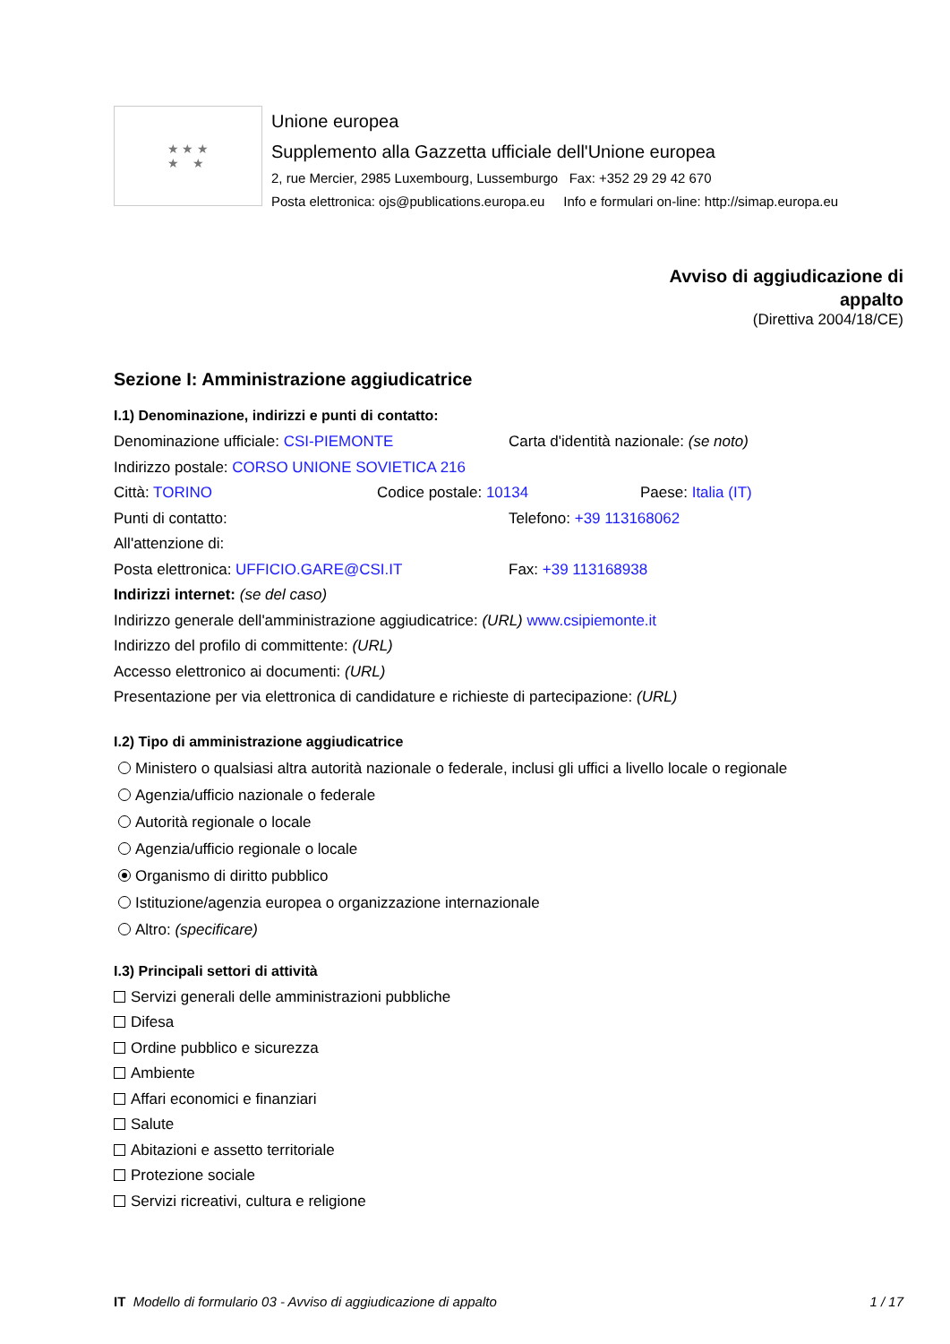★ ★ ★
★ ★
Unione europea
Supplemento alla Gazzetta ufficiale dell'Unione europea
2, rue Mercier, 2985 Luxembourg, Lussemburgo Fax: +352 29 29 42 670
Posta elettronica: ojs@publications.europa.eu Info e formulari on-line: http://simap.europa.eu
Avviso di aggiudicazione di
appalto
(Direttiva 2004/18/CE)
Sezione I: Amministrazione aggiudicatrice
I.1) Denominazione, indirizzi e punti di contatto:
Denominazione ufficiale: CSI-PIEMONTE Carta d'identità nazionale: (se noto)
Indirizzo postale: CORSO UNIONE SOVIETICA 216
Città: TORINO Codice postale: 10134 Paese: Italia (IT)
Punti di contatto: Telefono: +39 113168062
All'attenzione di:
Posta elettronica: UFFICIO.GARE@CSI.IT Fax: +39 113168938
Indirizzi internet: (se del caso)
Indirizzo generale dell'amministrazione aggiudicatrice: (URL) www.csipiemonte.it
Indirizzo del profilo di committente: (URL)
Accesso elettronico ai documenti: (URL)
Presentazione per via elettronica di candidature e richieste di partecipazione: (URL)
I.2) Tipo di amministrazione aggiudicatrice
Ministero o qualsiasi altra autorità nazionale o federale, inclusi gli uffici a livello locale o regionale
Agenzia/ufficio nazionale o federale
Autorità regionale o locale
Agenzia/ufficio regionale o locale
Organismo di diritto pubblico
Istituzione/agenzia europea o organizzazione internazionale
Altro: (specificare)
I.3) Principali settori di attività
Servizi generali delle amministrazioni pubbliche
Difesa
Ordine pubblico e sicurezza
Ambiente
Affari economici e finanziari
Salute
Abitazioni e assetto territoriale
Protezione sociale
Servizi ricreativi, cultura e religione
IT Modello di formulario 03 - Avviso di aggiudicazione di appalto 1 / 17